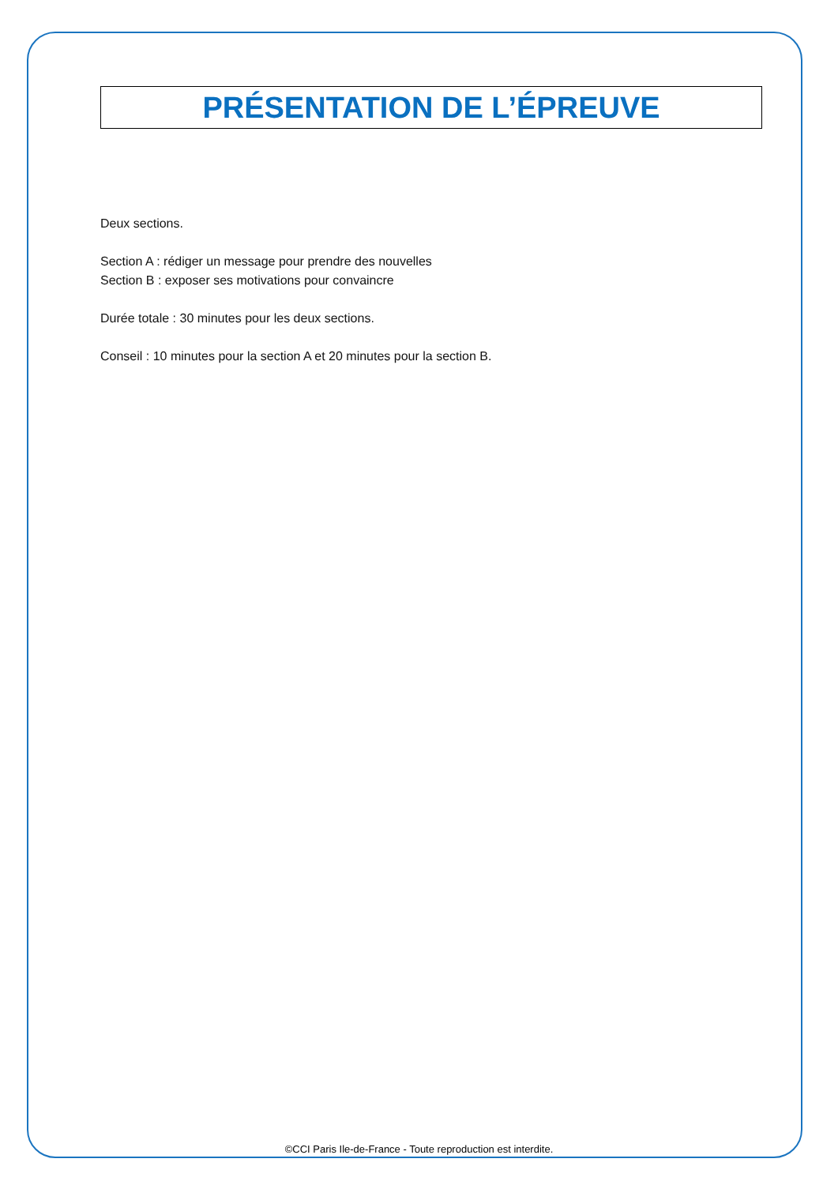PRÉSENTATION DE L’ÉPREUVE
Deux sections.
Section A : rédiger un message pour prendre des nouvelles
Section B : exposer ses motivations pour convaincre
Durée totale : 30 minutes pour les deux sections.
Conseil : 10 minutes pour la section A et 20 minutes pour la section B.
©CCI Paris Ile-de-France - Toute reproduction est interdite.